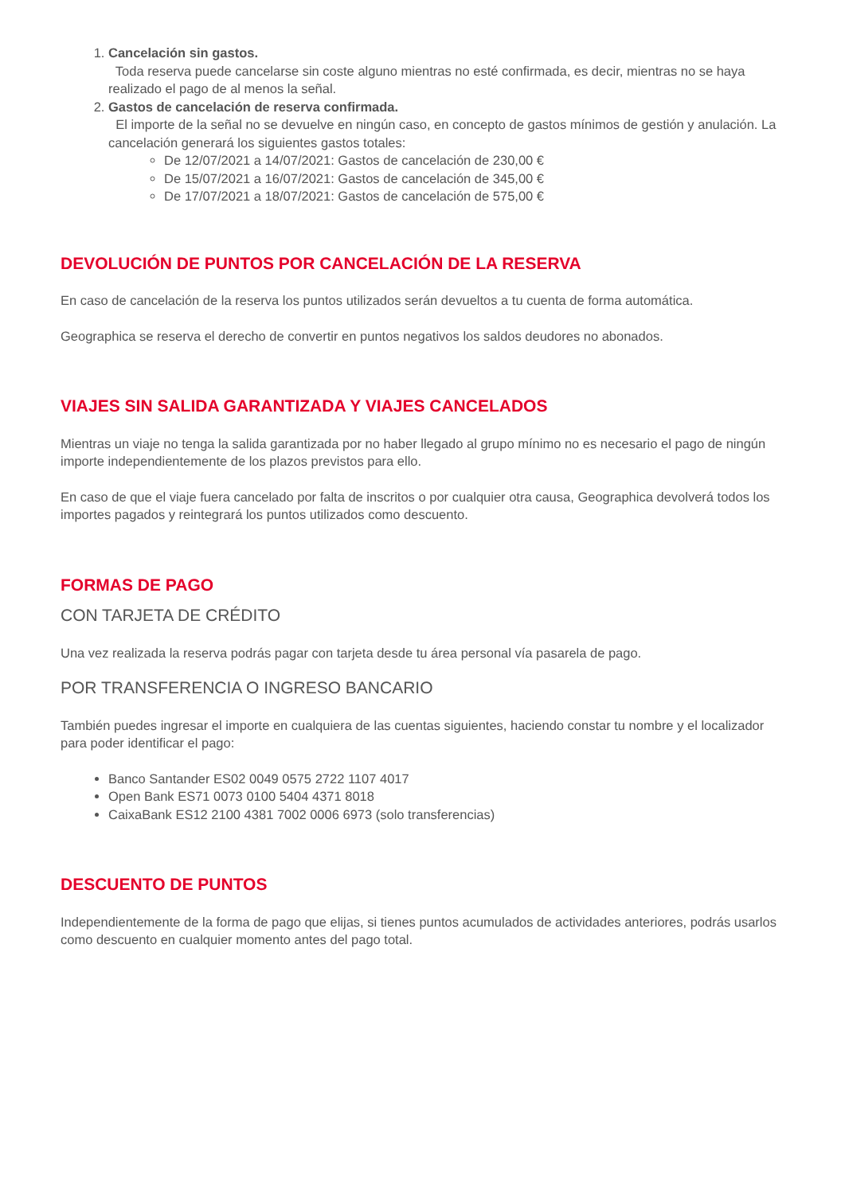1. Cancelación sin gastos.
Toda reserva puede cancelarse sin coste alguno mientras no esté confirmada, es decir, mientras no se haya realizado el pago de al menos la señal.
2. Gastos de cancelación de reserva confirmada.
El importe de la señal no se devuelve en ningún caso, en concepto de gastos mínimos de gestión y anulación. La cancelación generará los siguientes gastos totales:
De 12/07/2021 a 14/07/2021: Gastos de cancelación de 230,00 €
De 15/07/2021 a 16/07/2021: Gastos de cancelación de 345,00 €
De 17/07/2021 a 18/07/2021: Gastos de cancelación de 575,00 €
DEVOLUCIÓN DE PUNTOS POR CANCELACIÓN DE LA RESERVA
En caso de cancelación de la reserva los puntos utilizados serán devueltos a tu cuenta de forma automática.
Geographica se reserva el derecho de convertir en puntos negativos los saldos deudores no abonados.
VIAJES SIN SALIDA GARANTIZADA Y VIAJES CANCELADOS
Mientras un viaje no tenga la salida garantizada por no haber llegado al grupo mínimo no es necesario el pago de ningún importe independientemente de los plazos previstos para ello.
En caso de que el viaje fuera cancelado por falta de inscritos o por cualquier otra causa, Geographica devolverá todos los importes pagados y reintegrará los puntos utilizados como descuento.
FORMAS DE PAGO
CON TARJETA DE CRÉDITO
Una vez realizada la reserva podrás pagar con tarjeta desde tu área personal vía pasarela de pago.
POR TRANSFERENCIA O INGRESO BANCARIO
También puedes ingresar el importe en cualquiera de las cuentas siguientes, haciendo constar tu nombre y el localizador para poder identificar el pago:
Banco Santander ES02 0049 0575 2722 1107 4017
Open Bank ES71 0073 0100 5404 4371 8018
CaixaBank ES12 2100 4381 7002 0006 6973 (solo transferencias)
DESCUENTO DE PUNTOS
Independientemente de la forma de pago que elijas, si tienes puntos acumulados de actividades anteriores, podrás usarlos como descuento en cualquier momento antes del pago total.